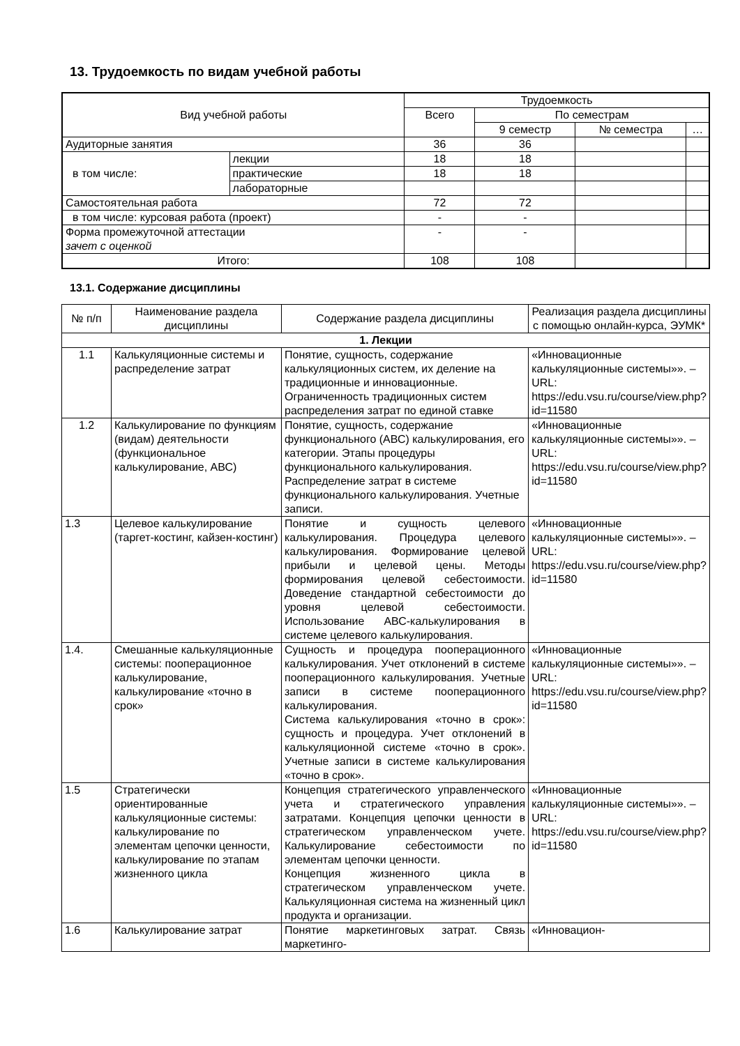13. Трудоемкость по видам учебной работы
| Вид учебной работы | | Трудоемкость | | | |
| --- | --- | --- | --- | --- | --- |
| | | Всего | По семестрам | | |
| | | | 9 семестр | № семестра | … |
| Аудиторные занятия | | 36 | 36 | | |
| в том числе: | лекции | 18 | 18 | | |
| | практические | 18 | 18 | | |
| | лабораторные | | | | |
| Самостоятельная работа | | 72 | 72 | | |
| в том числе: курсовая работа (проект) | | - | - | | |
| Форма промежуточной аттестации зачет с оценкой | | - | - | | |
| Итого: | | 108 | 108 | | |
13.1. Содержание дисциплины
| № п/п | Наименование раздела дисциплины | Содержание раздела дисциплины | Реализация раздела дисциплины с помощью онлайн-курса, ЭУМК* |
| --- | --- | --- | --- |
| 1. Лекции | | | |
| 1.1 | Калькуляционные системы и распределение затрат | Понятие, сущность, содержание калькуляционных систем, их деление на традиционные и инновационные. Ограниченность традиционных систем распределения затрат по единой ставке | «Инновационные калькуляционные системы»». – URL: https://edu.vsu.ru/course/view.php?id=11580 |
| 1.2 | Калькулирование по функциям (видам) деятельности (функциональное калькулирование, АВС) | Понятие, сущность, содержание функционального (АВС) калькулирования, его категории. Этапы процедуры функционального калькулирования. Распределение затрат в системе функционального калькулирования. Учетные записи. | «Инновационные калькуляционные системы»». – URL: https://edu.vsu.ru/course/view.php?id=11580 |
| 1.3 | Целевое калькулирование (таргет-костинг, кайзен-костинг) | Понятие и сущность целевого калькулирования. Процедура целевого калькулирования. Формирование целевой прибыли и целевой цены. Методы формирования целевой себестоимости. Доведение стандартной себестоимости до уровня целевой себестоимости. Использование АВС-калькулирования в системе целевого калькулирования. | «Инновационные калькуляционные системы»». – URL: https://edu.vsu.ru/course/view.php?id=11580 |
| 1.4. | Смешанные калькуляционные системы: пооперационное калькулирование, калькулирование «точно в срок» | Сущность и процедура пооперационного калькулирования. Учет отклонений в системе пооперационного калькулирования. Учетные записи в системе пооперационного калькулирования. Система калькулирования «точно в срок»: сущность и процедура. Учет отклонений в калькуляционной системе «точно в срок». Учетные записи в системе калькулирования «точно в срок». | «Инновационные калькуляционные системы»». – URL: https://edu.vsu.ru/course/view.php?id=11580 |
| 1.5 | Стратегически ориентированные калькуляционные системы: калькулирование по элементам цепочки ценности, калькулирование по этапам жизненного цикла | Концепция стратегического управленческого учета и стратегического управления затратами. Концепция цепочки ценности в стратегическом управленческом учете. Калькулирование себестоимости по элементам цепочки ценности. Концепция жизненного цикла в стратегическом управленческом учете. Калькуляционная система на жизненный цикл продукта и организации. | «Инновационные калькуляционные системы»». – URL: https://edu.vsu.ru/course/view.php?id=11580 |
| 1.6 | Калькулирование затрат | Понятие маркетинговых затрат. Связь маркетинго- | «Инновацион- |